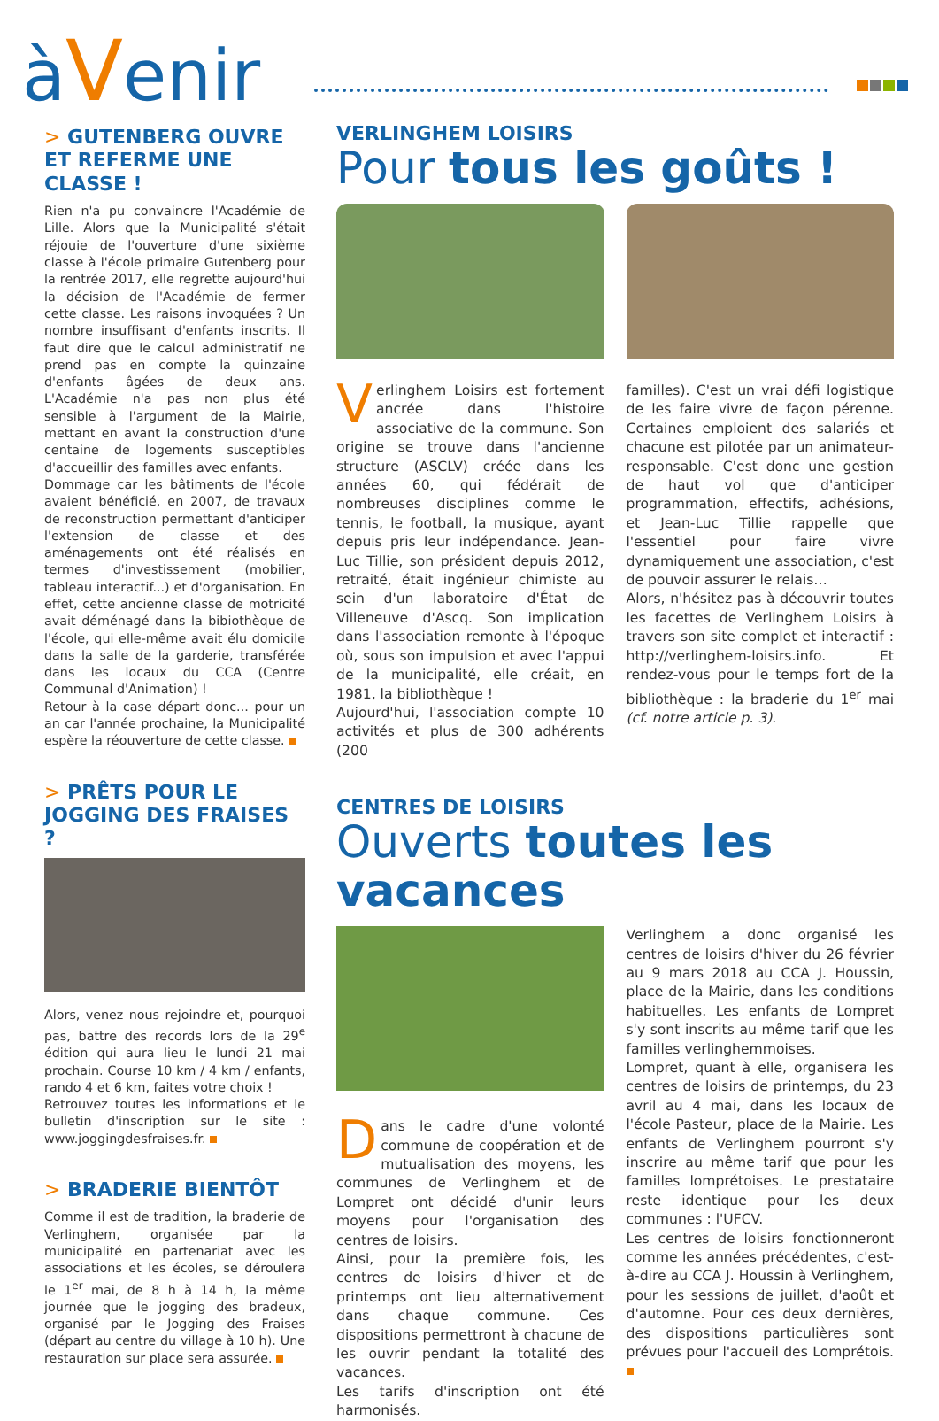àVenir
> GUTENBERG OUVRE ET REFERME UNE CLASSE !
Rien n'a pu convaincre l'Académie de Lille. Alors que la Municipalité s'était réjouie de l'ouverture d'une sixième classe à l'école primaire Gutenberg pour la rentrée 2017, elle regrette aujourd'hui la décision de l'Académie de fermer cette classe. Les raisons invoquées ? Un nombre insuffisant d'enfants inscrits. Il faut dire que le calcul administratif ne prend pas en compte la quinzaine d'enfants âgées de deux ans. L'Académie n'a pas non plus été sensible à l'argument de la Mairie, mettant en avant la construction d'une centaine de logements susceptibles d'accueillir des familles avec enfants.
Dommage car les bâtiments de l'école avaient bénéficié, en 2007, de travaux de reconstruction permettant d'anticiper l'extension de classe et des aménagements ont été réalisés en termes d'investissement (mobilier, tableau interactif...) et d'organisation. En effet, cette ancienne classe de motricité avait déménagé dans la bibiothèque de l'école, qui elle-même avait élu domicile dans la salle de la garderie, transférée dans les locaux du CCA (Centre Communal d'Animation) !
Retour à la case départ donc... pour un an car l'année prochaine, la Municipalité espère la réouverture de cette classe.
> PRÊTS POUR LE JOGGING DES FRAISES ?
Alors, venez nous rejoindre et, pourquoi pas, battre des records lors de la 29<sup>e</sup> édition qui aura lieu le lundi 21 mai prochain. Course 10 km / 4 km / enfants, rando 4 et 6 km, faites votre choix !
Retrouvez toutes les informations et le bulletin d'inscription sur le site : www.joggingdesfraises.fr.
> BRADERIE BIENTÔT
Comme il est de tradition, la braderie de Verlinghem, organisée par la municipalité en partenariat avec les associations et les écoles, se déroulera le 1<sup>er</sup> mai, de 8 h à 14 h, la même journée que le jogging des bradeux, organisé par le Jogging des Fraises (départ au centre du village à 10 h). Une restauration sur place sera assurée.
VERLINGHEM LOISIRS
Pour tous les goûts !
Verlinghem Loisirs est fortement ancrée dans l'histoire associative de la commune. Son origine se trouve dans l'ancienne structure (ASCLV) créée dans les années 60, qui fédérait de nombreuses disciplines comme le tennis, le football, la musique, ayant depuis pris leur indépendance. Jean-Luc Tillie, son président depuis 2012, retraité, était ingénieur chimiste au sein d'un laboratoire d'État de Villeneuve d'Ascq. Son implication dans l'association remonte à l'époque où, sous son impulsion et avec l'appui de la municipalité, elle créait, en 1981, la bibliothèque !
Aujourd'hui, l'association compte 10 activités et plus de 300 adhérents (200
familles). C'est un vrai défi logistique de les faire vivre de façon pérenne. Certaines emploient des salariés et chacune est pilotée par un animateur-responsable. C'est donc une gestion de haut vol que d'anticiper programmation, effectifs, adhésions, et Jean-Luc Tillie rappelle que l'essentiel pour faire vivre dynamiquement une association, c'est de pouvoir assurer le relais…
Alors, n'hésitez pas à découvrir toutes les facettes de Verlinghem Loisirs à travers son site complet et interactif : http://verlinghem-loisirs.info. Et rendez-vous pour le temps fort de la bibliothèque : la braderie du 1<sup>er</sup> mai (cf. notre article p. 3).
CENTRES DE LOISIRS
Ouverts toutes les vacances
Dans le cadre d'une volonté commune de coopération et de mutualisation des moyens, les communes de Verlinghem et de Lompret ont décidé d'unir leurs moyens pour l'organisation des centres de loisirs.
Ainsi, pour la première fois, les centres de loisirs d'hiver et de printemps ont lieu alternativement dans chaque commune. Ces dispositions permettront à chacune de les ouvrir pendant la totalité des vacances.
Les tarifs d'inscription ont été harmonisés.
Verlinghem a donc organisé les centres de loisirs d'hiver du 26 février au 9 mars 2018 au CCA J. Houssin, place de la Mairie, dans les conditions habituelles. Les enfants de Lompret s'y sont inscrits au même tarif que les familles verlinghemmoises.
Lompret, quant à elle, organisera les centres de loisirs de printemps, du 23 avril au 4 mai, dans les locaux de l'école Pasteur, place de la Mairie. Les enfants de Verlinghem pourront s'y inscrire au même tarif que pour les familles lomprétoises. Le prestataire reste identique pour les deux communes : l'UFCV.
Les centres de loisirs fonctionneront comme les années précédentes, c'est-à-dire au CCA J. Houssin à Verlinghem, pour les sessions de juillet, d'août et d'automne. Pour ces deux dernières, des dispositions particulières sont prévues pour l'accueil des Lomprétois.